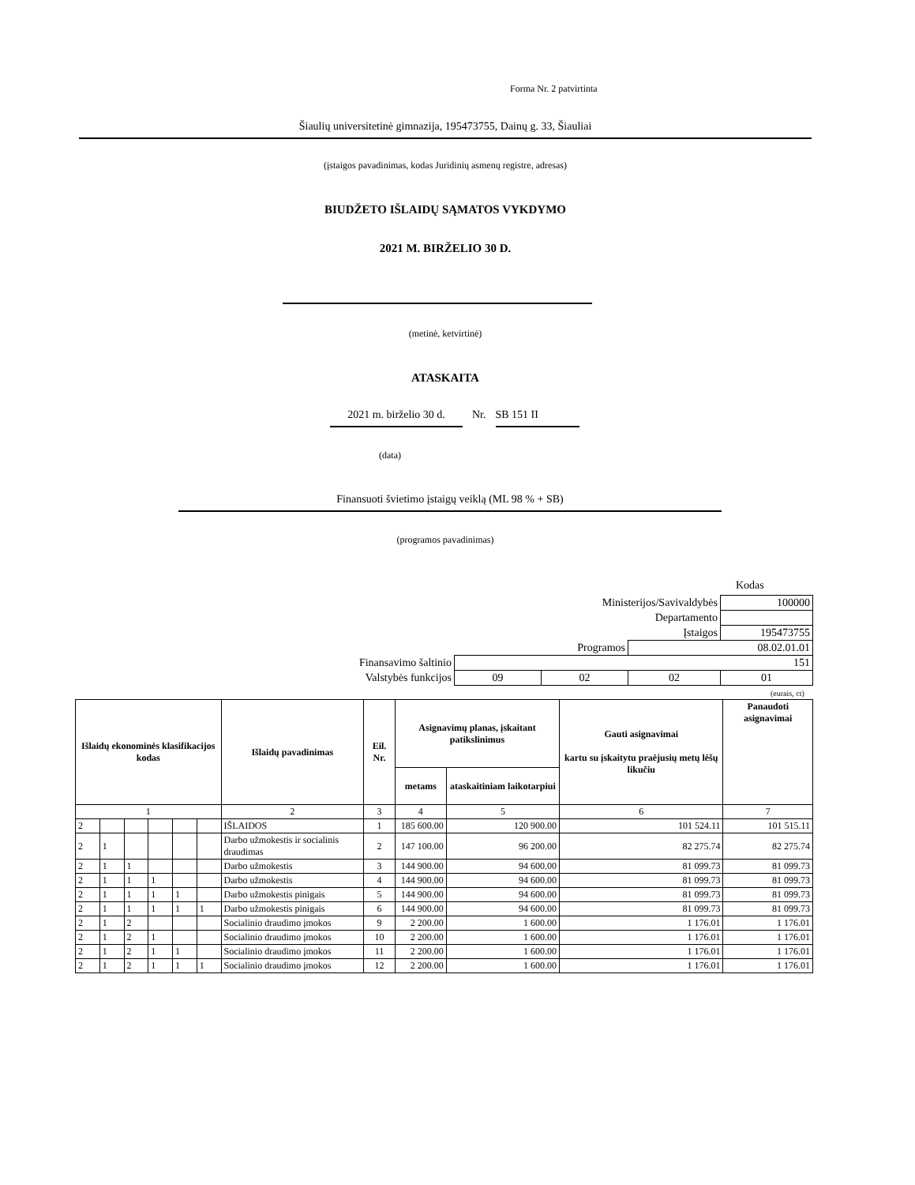Forma Nr. 2 patvirtinta
Šiaulių universitetinė gimnazija, 195473755, Dainų g. 33, Šiauliai
(įstaigos pavadinimas, kodas Juridinių asmenų registre, adresas)
BIUDŽETO IŠLAIDŲ SĄMATOS VYKDYMO
2021 M. BIRŽELIO 30 D.
(metinė, ketvirtinė)
ATASKAITA
2021 m. birželio 30 d. Nr. SB 151 II
(data)
Finansuoti švietimo įstaigų veiklą (ML 98 % + SB)
(programos pavadinimas)
Kodas
| Ministerijos/Savivaldybės | | | | 100000 |
| Departamento | | | | |
| Įstaigos | | | | 195473755 |
| Programos | | | 08.02.01.01 | |
| Finansavimo šaltinio | 151 | | | |
| Valstybės funkcijos | 09 | 02 | 02 | 01 |
(eurais, ct)
| Išlaidų ekonominės klasifikacijos kodas | | | | | | Išlaidų pavadinimas | Eil. Nr. | Asignavimų planas, įskaitant patikslinimus | | Gauti asignavimai kartu su įskaitytu praėjusių metų lėšų likučiu | Panaudoti asignavimai |
| --- | --- | --- | --- | --- | --- | --- | --- | --- | --- | --- | --- |
| | | | | | | | | metams | ataskaitiniam laikotarpiui | | |
| 1 | | | | | | 2 | 3 | 4 | 5 | 6 | 7 |
| 2 | | | | | | IŠLAIDOS | 1 | 185 600.00 | 120 900.00 | 101 524.11 | 101 515.11 |
| 2 | 1 | | | | | Darbo užmokestis ir socialinis draudimas | 2 | 147 100.00 | 96 200.00 | 82 275.74 | 82 275.74 |
| 2 | 1 | 1 | | | | Darbo užmokestis | 3 | 144 900.00 | 94 600.00 | 81 099.73 | 81 099.73 |
| 2 | 1 | 1 | 1 | | | Darbo užmokestis | 4 | 144 900.00 | 94 600.00 | 81 099.73 | 81 099.73 |
| 2 | 1 | 1 | 1 | 1 | | Darbo užmokestis pinigais | 5 | 144 900.00 | 94 600.00 | 81 099.73 | 81 099.73 |
| 2 | 1 | 1 | 1 | 1 | 1 | Darbo užmokestis pinigais | 6 | 144 900.00 | 94 600.00 | 81 099.73 | 81 099.73 |
| 2 | 1 | 2 | | | | Socialinio draudimo įmokos | 9 | 2 200.00 | 1 600.00 | 1 176.01 | 1 176.01 |
| 2 | 1 | 2 | 1 | | | Socialinio draudimo įmokos | 10 | 2 200.00 | 1 600.00 | 1 176.01 | 1 176.01 |
| 2 | 1 | 2 | 1 | 1 | | Socialinio draudimo įmokos | 11 | 2 200.00 | 1 600.00 | 1 176.01 | 1 176.01 |
| 2 | 1 | 2 | 1 | 1 | 1 | Socialinio draudimo įmokos | 12 | 2 200.00 | 1 600.00 | 1 176.01 | 1 176.01 |